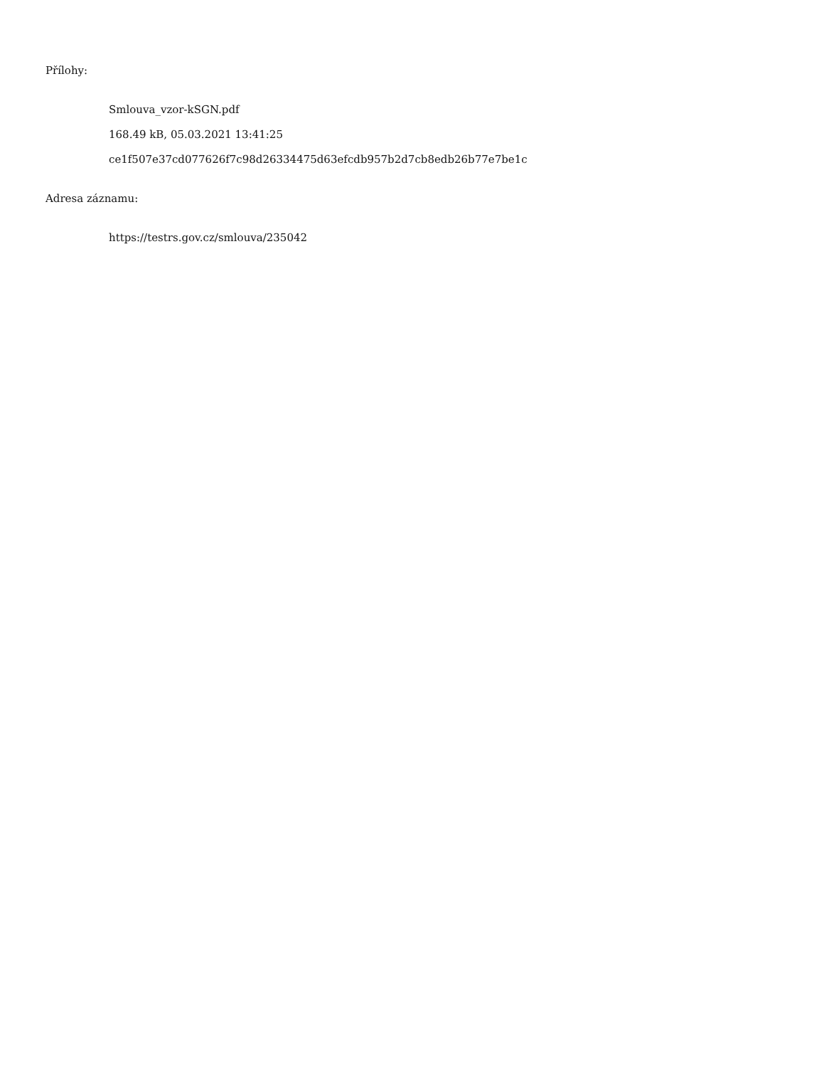Přílohy:
Smlouva_vzor-kSGN.pdf
168.49 kB, 05.03.2021 13:41:25
ce1f507e37cd077626f7c98d26334475d63efcdb957b2d7cb8edb26b77e7be1c
Adresa záznamu:
https://testrs.gov.cz/smlouva/235042